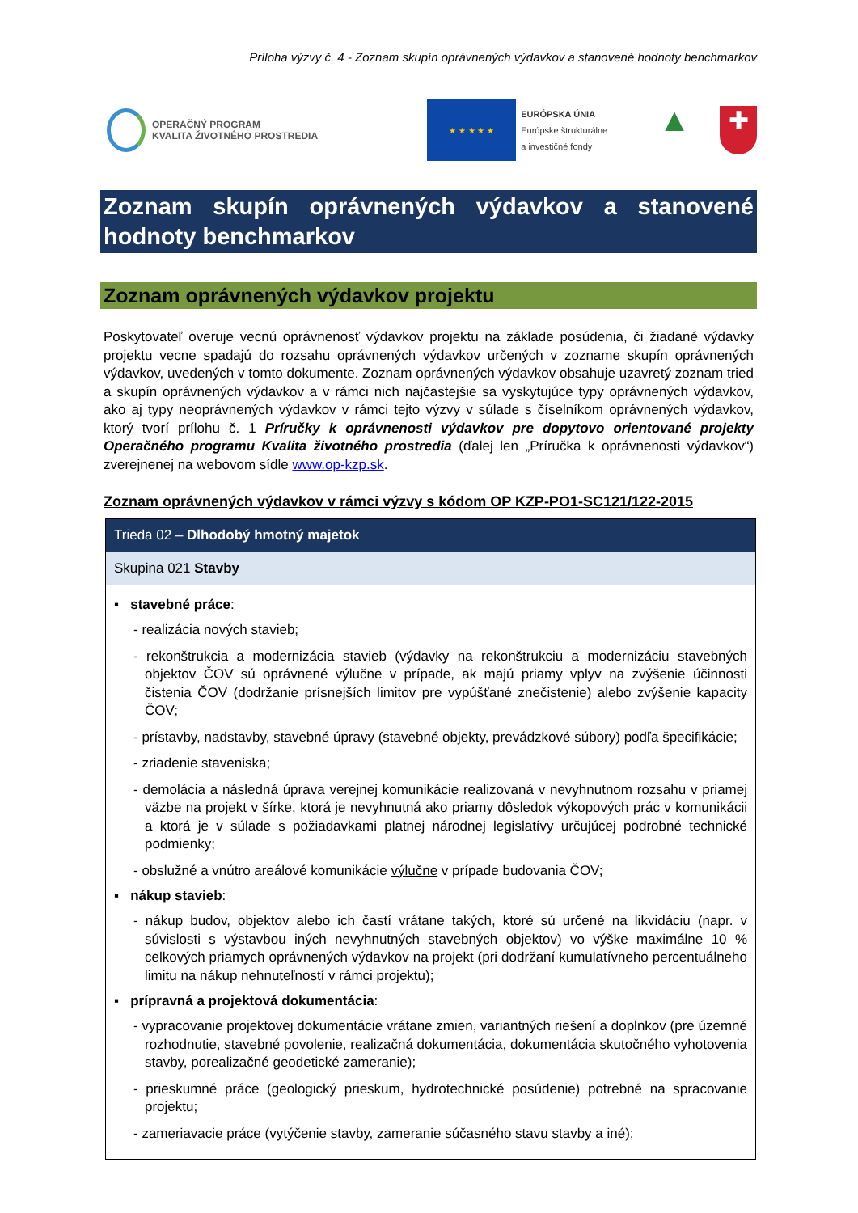Príloha výzvy č. 4 - Zoznam skupín oprávnených výdavkov a stanovené hodnoty benchmarkov
OPERAČNÝ PROGRAM
KVALITA ŽIVOTNÉHO PROSTREDIA
★ ★ ★ ★ ★
EURÓPSKA ÚNIA
Európske štrukturálne
a investičné fondy
▲
✚
Zoznam skupín oprávnených výdavkov a stanovené hodnoty benchmarkov
Zoznam oprávnených výdavkov projektu
Poskytovateľ overuje vecnú oprávnenosť výdavkov projektu na základe posúdenia, či žiadané výdavky projektu vecne spadajú do rozsahu oprávnených výdavkov určených v zozname skupín oprávnených výdavkov, uvedených v tomto dokumente. Zoznam oprávnených výdavkov obsahuje uzavretý zoznam tried a skupín oprávnených výdavkov a v rámci nich najčastejšie sa vyskytujúce typy oprávnených výdavkov, ako aj typy neoprávnených výdavkov v rámci tejto výzvy v súlade s číselníkom oprávnených výdavkov, ktorý tvorí prílohu č. 1 Príručky k oprávnenosti výdavkov pre dopytovo orientované projekty Operačného programu Kvalita životného prostredia (ďalej len „Príručka k oprávnenosti výdavkov“) zverejnenej na webovom sídle www.op-kzp.sk.
Zoznam oprávnených výdavkov v rámci výzvy s kódom OP KZP-PO1-SC121/122-2015
| Trieda 02 – Dlhodobý hmotný majetok |
| Skupina 021 Stavby |
| ▪ stavebné práce : - realizácia nových stavieb; - rekonštrukcia a modernizácia stavieb (výdavky na rekonštrukciu a modernizáciu stavebných objektov ČOV sú oprávnené výlučne v prípade, ak majú priamy vplyv na zvýšenie účinnosti čistenia ČOV (dodržanie prísnejších limitov pre vypúšťané znečistenie) alebo zvýšenie kapacity ČOV; - prístavby, nadstavby, stavebné úpravy (stavebné objekty, prevádzkové súbory) podľa špecifikácie; - zriadenie staveniska; - demolácia a následná úprava verejnej komunikácie realizovaná v nevyhnutnom rozsahu v priamej väzbe na projekt v šírke, ktorá je nevyhnutná ako priamy dôsledok výkopových prác v komunikácii a ktorá je v súlade s požiadavkami platnej národnej legislatívy určujúcej podrobné technické podmienky; - obslužné a vnútro areálové komunikácie výlučne v prípade budovania ČOV; ▪ nákup stavieb : - nákup budov, objektov alebo ich častí vrátane takých, ktoré sú určené na likvidáciu (napr. v súvislosti s výstavbou iných nevyhnutných stavebných objektov) vo výške maximálne 10 % celkových priamych oprávnených výdavkov na projekt (pri dodržaní kumulatívneho percentuálneho limitu na nákup nehnuteľností v rámci projektu); ▪ prípravná a projektová dokumentácia : - vypracovanie projektovej dokumentácie vrátane zmien, variantných riešení a doplnkov (pre územné rozhodnutie, stavebné povolenie, realizačná dokumentácia, dokumentácia skutočného vyhotovenia stavby, porealizačné geodetické zameranie); - prieskumné práce (geologický prieskum, hydrotechnické posúdenie) potrebné na spracovanie projektu; - zameriavacie práce (vytýčenie stavby, zameranie súčasného stavu stavby a iné); |